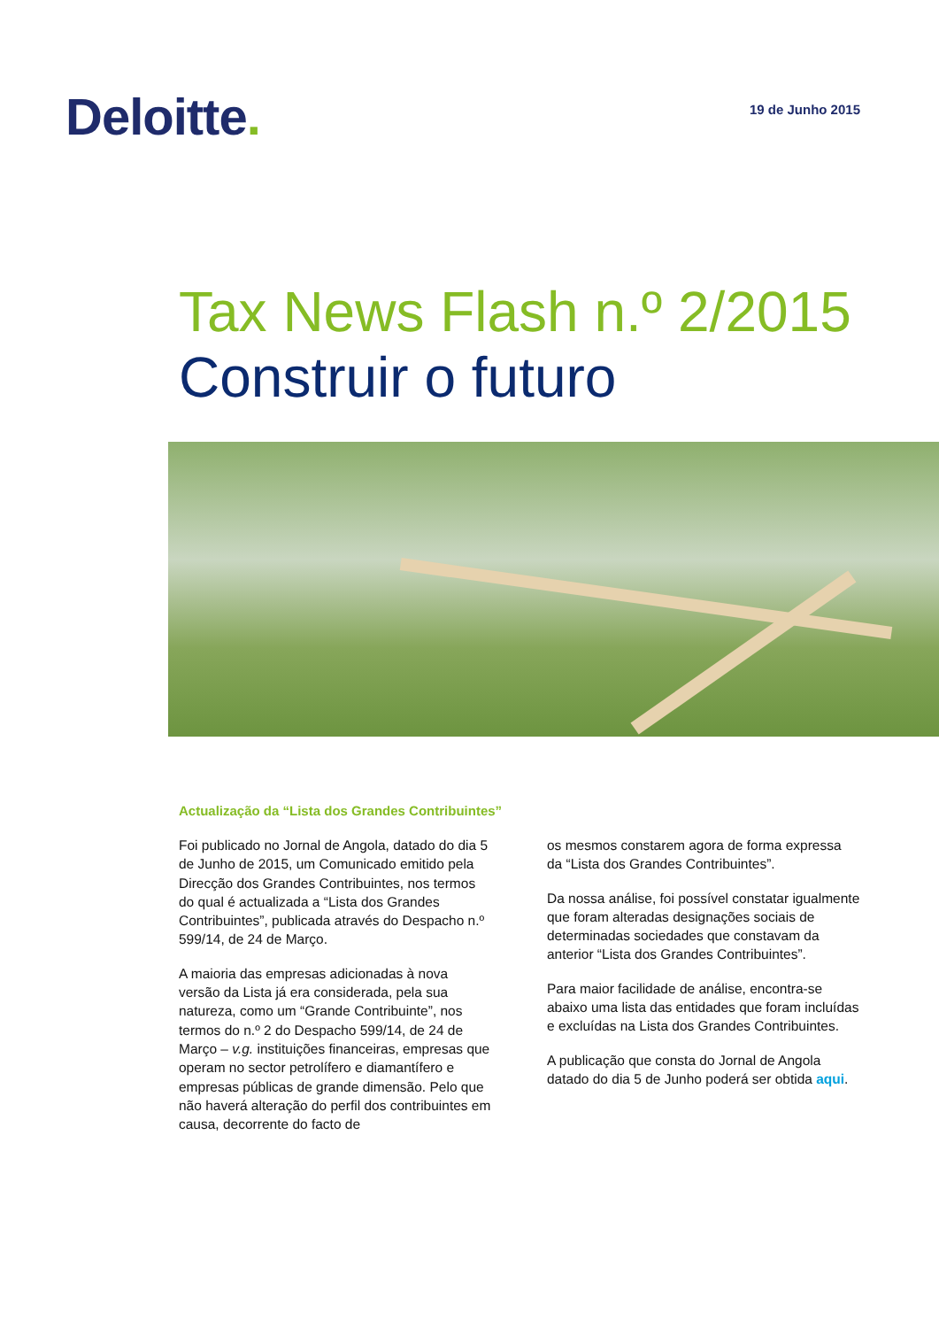Deloitte.
19 de Junho 2015
Tax News Flash n.º 2/2015
Construir o futuro
Actualização da “Lista dos Grandes Contribuintes”
Foi publicado no Jornal de Angola, datado do dia 5 de Junho de 2015, um Comunicado emitido pela Direcção dos Grandes Contribuintes, nos termos do qual é actualizada a “Lista dos Grandes Contribuintes”, publicada através do Despacho n.º 599/14, de 24 de Março.
A maioria das empresas adicionadas à nova versão da Lista já era considerada, pela sua natureza, como um “Grande Contribuinte”, nos termos do n.º 2 do Despacho 599/14, de 24 de Março – v.g. instituições financeiras, empresas que operam no sector petrolífero e diamantífero e empresas públicas de grande dimensão. Pelo que não haverá alteração do perfil dos contribuintes em causa, decorrente do facto de
os mesmos constarem agora de forma expressa da “Lista dos Grandes Contribuintes”.
Da nossa análise, foi possível constatar igualmente que foram alteradas designações sociais de determinadas sociedades que constavam da anterior “Lista dos Grandes Contribuintes”.
Para maior facilidade de análise, encontra-se abaixo uma lista das entidades que foram incluídas e excluídas na Lista dos Grandes Contribuintes.
A publicação que consta do Jornal de Angola datado do dia 5 de Junho poderá ser obtida aqui.